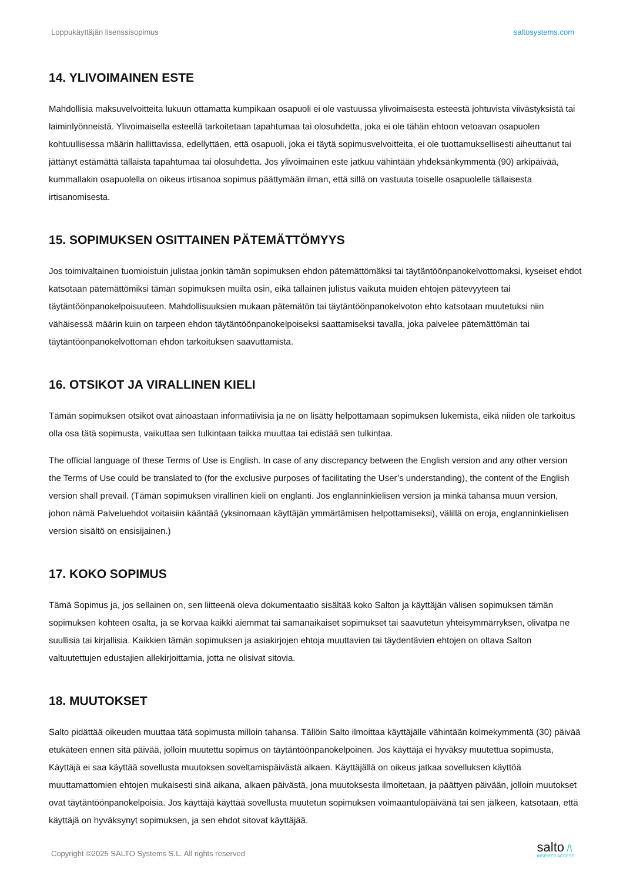Loppukäyttäjän lisenssisopimus saltosystems.com
14. YLIVOIMAINEN ESTE
Mahdollisia maksuvelvoitteita lukuun ottamatta kumpikaan osapuoli ei ole vastuussa ylivoimaisesta esteestä johtuvista viivästyksistä tai laiminlyönneistä. Ylivoimaisella esteellä tarkoitetaan tapahtumaa tai olosuhdetta, joka ei ole tähän ehtoon vetoavan osapuolen kohtuullisessa määrin hallittavissa, edellyttäen, että osapuoli, joka ei täytä sopimusvelvoitteita, ei ole tuottamuksellisesti aiheuttanut tai jättänyt estämättä tällaista tapahtumaa tai olosuhdetta. Jos ylivoimainen este jatkuu vähintään yhdeksänkymmentä (90) arkipäivää, kummallakin osapuolella on oikeus irtisanoa sopimus päättymään ilman, että sillä on vastuuta toiselle osapuolelle tällaisesta irtisanomisesta.
15. SOPIMUKSEN OSITTAINEN PÄTEMÄTTÖMYYS
Jos toimivaltainen tuomioistuin julistaa jonkin tämän sopimuksen ehdon pätemättömäksi tai täytäntöönpanokelvottomaksi, kyseiset ehdot katsotaan pätemättömiksi tämän sopimuksen muilta osin, eikä tällainen julistus vaikuta muiden ehtojen pätevyyteen tai täytäntöönpanokelpoisuuteen. Mahdollisuuksien mukaan pätemätön tai täytäntöönpanokelvoton ehto katsotaan muutetuksi niin vähäisessä määrin kuin on tarpeen ehdon täytäntöönpanokelpoiseksi saattamiseksi tavalla, joka palvelee pätemättömän tai täytäntöönpanokelvottoman ehdon tarkoituksen saavuttamista.
16. OTSIKOT JA VIRALLINEN KIELI
Tämän sopimuksen otsikot ovat ainoastaan informatiivisia ja ne on lisätty helpottamaan sopimuksen lukemista, eikä niiden ole tarkoitus olla osa tätä sopimusta, vaikuttaa sen tulkintaan taikka muuttaa tai edistää sen tulkintaa.
The official language of these Terms of Use is English. In case of any discrepancy between the English version and any other version the Terms of Use could be translated to (for the exclusive purposes of facilitating the User’s understanding), the content of the English version shall prevail. (Tämän sopimuksen virallinen kieli on englanti. Jos englanninkielisen version ja minkä tahansa muun version, johon nämä Palveluehdot voitaisiin kääntää (yksinomaan käyttäjän ymmärtämisen helpottamiseksi), välillä on eroja, englanninkielisen version sisältö on ensisijainen.)
17. KOKO SOPIMUS
Tämä Sopimus ja, jos sellainen on, sen liitteenä oleva dokumentaatio sisältää koko Salton ja käyttäjän välisen sopimuksen tämän sopimuksen kohteen osalta, ja se korvaa kaikki aiemmat tai samanaikaiset sopimukset tai saavutetun yhteisymmärryksen, olivatpa ne suullisia tai kirjallisia. Kaikkien tämän sopimuksen ja asiakirjojen ehtoja muuttavien tai täydentävien ehtojen on oltava Salton valtuutettujen edustajien allekirjoittamia, jotta ne olisivat sitovia.
18. MUUTOKSET
Salto pidättää oikeuden muuttaa tätä sopimusta milloin tahansa. Tällöin Salto ilmoittaa käyttäjälle vähintään kolmekymmentä (30) päivää etukäteen ennen sitä päivää, jolloin muutettu sopimus on täytäntöönpanokelpoinen. Jos käyttäjä ei hyväksy muutettua sopimusta, Käyttäjä ei saa käyttää sovellusta muutoksen soveltamispäivästä alkaen. Käyttäjällä on oikeus jatkaa sovelluksen käyttöä muuttamattomien ehtojen mukaisesti sinä aikana, alkaen päivästä, jona muutoksesta ilmoitetaan, ja päättyen päivään, jolloin muutokset ovat täytäntöönpanokelpoisia. Jos käyttäjä käyttää sovellusta muutetun sopimuksen voimaantulopäivänä tai sen jälkeen, katsotaan, että käyttäjä on hyväksynyt sopimuksen, ja sen ehdot sitovat käyttäjää.
Copyright ©2025 SALTO Systems S.L. All rights reserved
salto /\
INSPIRED ACCESS